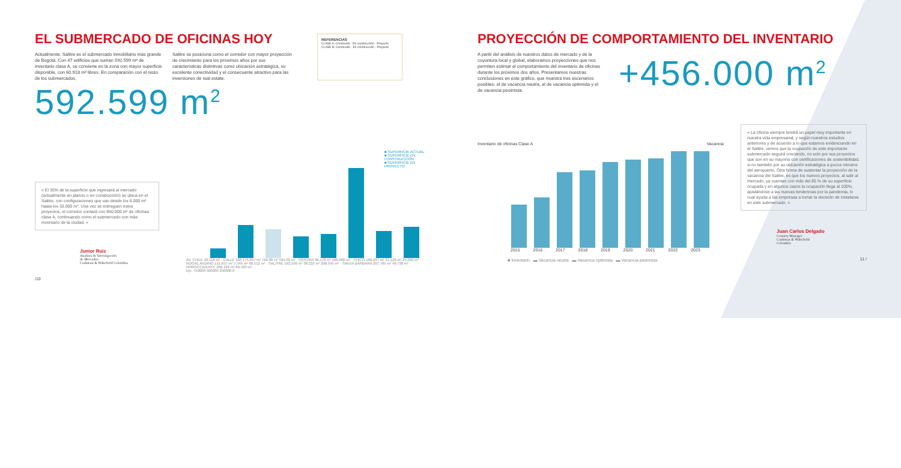EL SUBMERCADO DE OFICINAS HOY
Actualmente, Salitre es el submercado inmobiliario más grande de Bogotá. Con 47 edificios que suman 592.599 m² de inventario clase A, se convierte en la zona con mayor superficie disponible, con 60.918 m² libres. En comparación con el resto de los submercados,
Salitre se posiciona como el corredor con mayor proyección de crecimiento para los próximos años por sus características distintivas como ubicación estratégica, su excelente conectividad y el consecuente atractivo para las inversiones de real estate.
592.599 m<sup>2</sup>
« El 35% de la superficie que ingresará al mercado (actualmente en planos o en construcción) se ubica en el Salitre, con configuraciones que van desde los 6.000 m² hasta los 33.000 m². Una vez se entreguen estos proyectos, el corredor contará con 840.000 m² de oficinas clase A, continuando como el submercado con más inventario de la ciudad. »
Junior Ruiz
Analista de Investigación
de Mercados
Cushman & Wakefield Colombia
/10
REFERENCIAS
CLASE A: Construido · En construcción · Proyecto
CLASE B: Construido · En construcción · Proyecto
■ SUPERFICIE ACTUAL
■ SUPERFICIE EN CONSTRUCCIÓN
■ SUPERFICIE EN PROYECTO
AV. CHILE 92.118 m² · CALLE 100 175.657 m² 766.00 m² 524.00 m² · CENTRO 96.178 m² 166.000 m² · CHICÓ 160.697 m² 21.120 m² 25.056 m² · NOGAL ANDINO 151.657 m² 7.545 m² 68.512 m² · SALITRE 592.599 m² 38.225 m² 208.545 m² · SANTA BÁRBARA 207.785 m² 49.738 m² · NOROCCIDENTE 206.182 m² 89.429 m²
Eje: 750000 500000 250000 0
PROYECCIÓN DE COMPORTAMIENTO DEL INVENTARIO
A partir del análisis de nuestros datos de mercado y de la coyuntura local y global, elaboramos proyecciones que nos permiten estimar el comportamiento del inventario de oficinas durante los próximos dos años. Presentamos nuestras conclusiones en este gráfico, que muestra tres escenarios posibles: el de vacancia neutra, el de vacancia optimista y el de vacancia pesimista.
+456.000 m<sup>2</sup>
Inventario de oficinas Clase A Vacancia
2015 2016 2017 2018 2019 2020 2021 2022 2023
■ Inventario ▬ Vacancia neutra ▬ Vacancia optimista ▬ Vacancia pesimista
« La oficina siempre tendrá un papel muy importante en nuestra vida empresarial, y según nuestros estudios anteriores y de acuerdo a lo que estamos evidenciando en el Salitre, vemos que la ocupación de este importante submercado seguirá creciendo, no solo por sus proyectos que son en su mayoría con certificaciones de sostenibilidad, si no también por su ubicación estratégica a pocos minutos del aeropuerto. Otra forma de sustentar la proyección de la vacancia del Salitre, es que los nuevos proyectos, al salir al mercado, ya cuentan con más del 85 % de su superficie ocupada y en algunos casos la ocupación llega al 100%, ajustándose a las nuevas tendencias por la pandemia, lo cual ayuda a las empresas a tomar la decisión de instalarse en este submercado. »
Juan Carlos Delgado
Country Manager
Cushman & Wakefield
Colombia
11 /